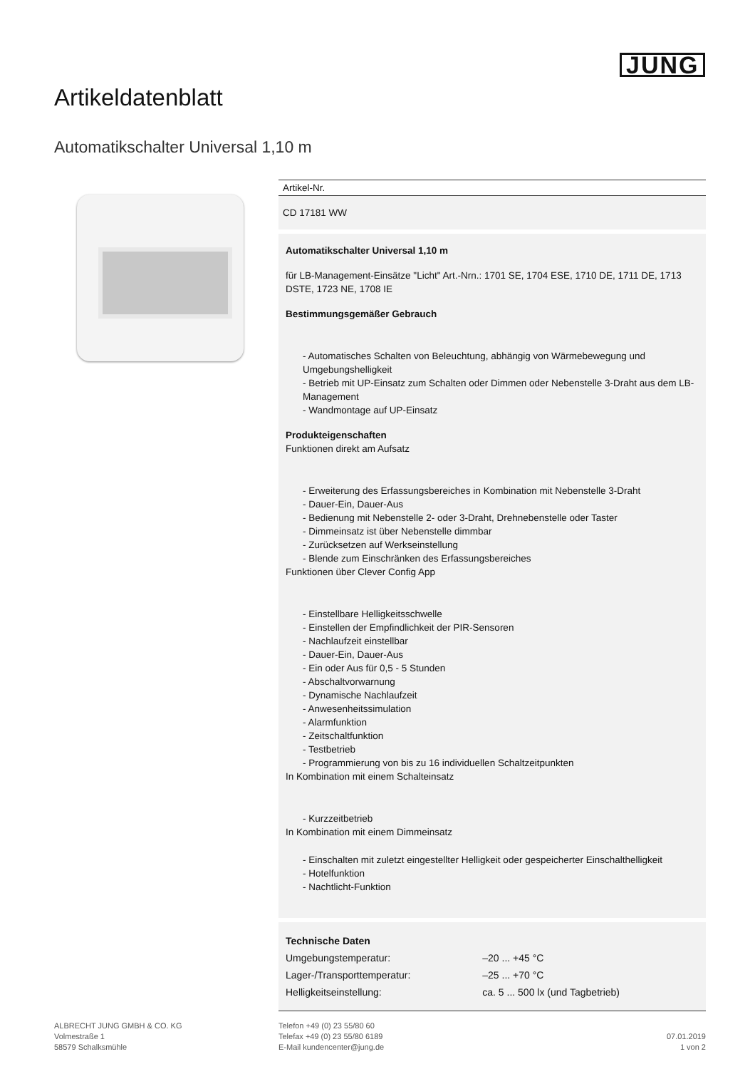JUNG
Artikeldatenblatt
Automatikschalter Universal 1,10 m
Artikel-Nr.
CD 17181 WW
Automatikschalter Universal 1,10 m
für LB-Management-Einsätze "Licht" Art.-Nrn.: 1701 SE, 1704 ESE, 1710 DE, 1711 DE, 1713 DSTE, 1723 NE, 1708 IE
Bestimmungsgemäßer Gebrauch
- Automatisches Schalten von Beleuchtung, abhängig von Wärmebewegung und Umgebungshelligkeit
- Betrieb mit UP-Einsatz zum Schalten oder Dimmen oder Nebenstelle 3-Draht aus dem LB-Management
- Wandmontage auf UP-Einsatz
Produkteigenschaften
Funktionen direkt am Aufsatz
- Erweiterung des Erfassungsbereiches in Kombination mit Nebenstelle 3-Draht
- Dauer-Ein, Dauer-Aus
- Bedienung mit Nebenstelle 2- oder 3-Draht, Drehnebenstelle oder Taster
- Dimmeinsatz ist über Nebenstelle dimmbar
- Zurücksetzen auf Werkseinstellung
- Blende zum Einschränken des Erfassungsbereiches
Funktionen über Clever Config App
- Einstellbare Helligkeitsschwelle
- Einstellen der Empfindlichkeit der PIR-Sensoren
- Nachlaufzeit einstellbar
- Dauer-Ein, Dauer-Aus
- Ein oder Aus für 0,5 - 5 Stunden
- Abschaltvorwarnung
- Dynamische Nachlaufzeit
- Anwesenheitssimulation
- Alarmfunktion
- Zeitschaltfunktion
- Testbetrieb
- Programmierung von bis zu 16 individuellen Schaltzeitpunkten
In Kombination mit einem Schalteinsatz
- Kurzzeitbetrieb
In Kombination mit einem Dimmeinsatz
- Einschalten mit zuletzt eingestellter Helligkeit oder gespeicherter Einschalthelligkeit
- Hotelfunktion
- Nachtlicht-Funktion
| Technische Daten | |
| Umgebungstemperatur: | –20 ... +45 °C |
| Lager-/Transporttemperatur: | –25 ... +70 °C |
| Helligkeitseinstellung: | ca. 5 ... 500 lx (und Tagbetrieb) |
ALBRECHT JUNG GMBH & CO. KG
Volmestraße 1
58579 Schalksmühle
Telefon +49 (0) 23 55/80 60
Telefax +49 (0) 23 55/80 6189
E-Mail kundencenter@jung.de
07.01.2019
1 von 2